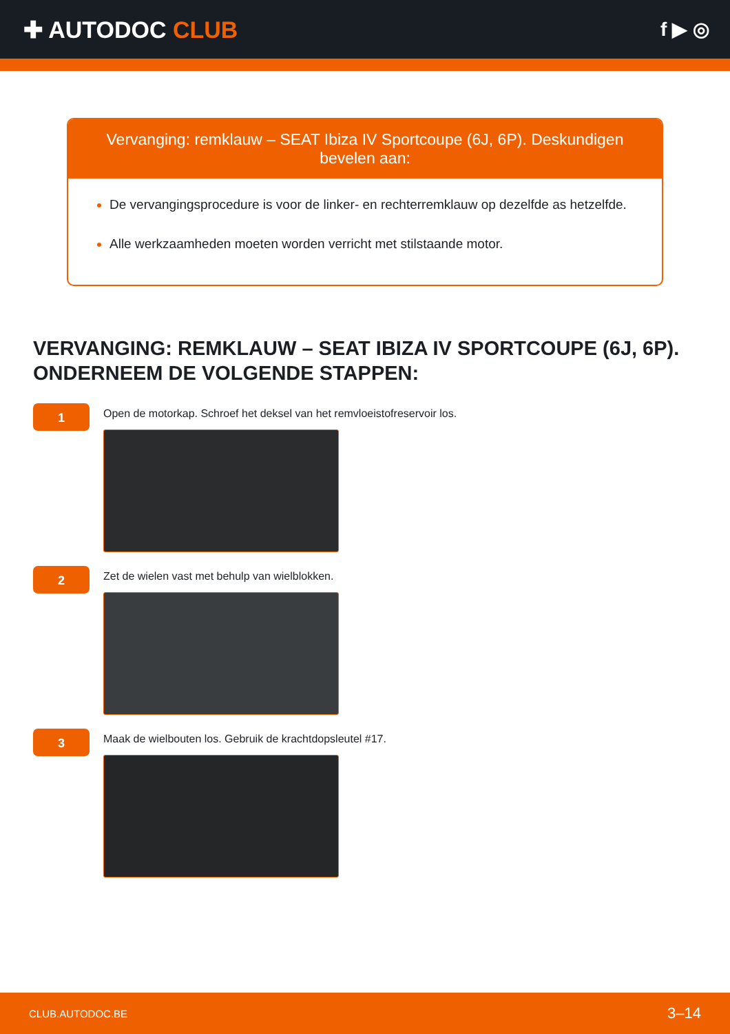✚ AUTODOC CLUB
f ▶ ◎
Vervanging: remklauw – SEAT Ibiza IV Sportcoupe (6J, 6P). Deskundigen bevelen aan:
De vervangingsprocedure is voor de linker- en rechterremklauw op dezelfde as hetzelfde.
Alle werkzaamheden moeten worden verricht met stilstaande motor.
VERVANGING: REMKLAUW – SEAT IBIZA IV SPORTCOUPE (6J, 6P). ONDERNEEM DE VOLGENDE STAPPEN:
1
Open de motorkap. Schroef het deksel van het remvloeistofreservoir los.
2
Zet de wielen vast met behulp van wielblokken.
3
Maak de wielbouten los. Gebruik de krachtdopsleutel #17.
CLUB.AUTODOC.BE 3–14